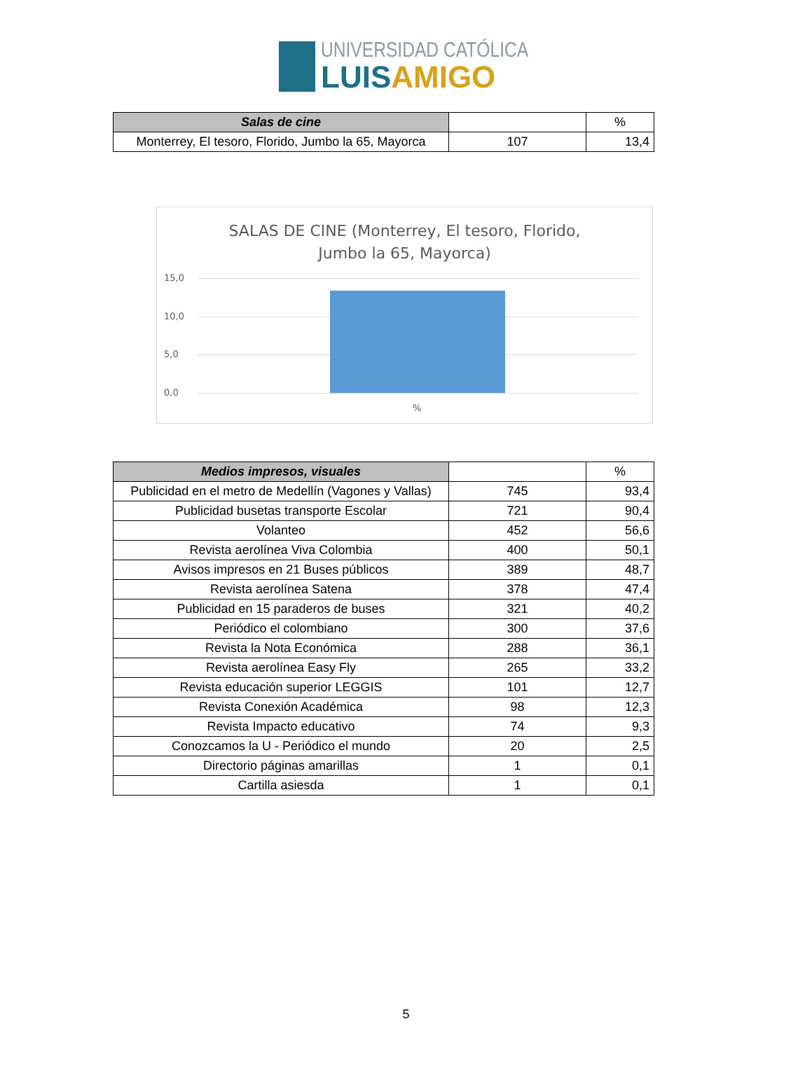UNIVERSIDAD CATÓLICA
LUIS AMIGO
| Salas de cine | | % |
| --- | --- | --- |
| Monterrey, El tesoro, Florido, Jumbo la 65, Mayorca | 107 | 13,4 |
SALAS DE CINE (Monterrey, El tesoro, Florido,
Jumbo la 65, Mayorca)
15,0
10,0
5,0
0,0
%
| Medios impresos, visuales | | % |
| --- | --- | --- |
| Publicidad en el metro de Medellín (Vagones y Vallas) | 745 | 93,4 |
| Publicidad busetas transporte Escolar | 721 | 90,4 |
| Volanteo | 452 | 56,6 |
| Revista aerolínea Viva Colombia | 400 | 50,1 |
| Avisos impresos en 21 Buses públicos | 389 | 48,7 |
| Revista aerolínea Satena | 378 | 47,4 |
| Publicidad en 15 paraderos de buses | 321 | 40,2 |
| Periódico el colombiano | 300 | 37,6 |
| Revista la Nota Económica | 288 | 36,1 |
| Revista aerolínea Easy Fly | 265 | 33,2 |
| Revista educación superior LEGGIS | 101 | 12,7 |
| Revista Conexión Académica | 98 | 12,3 |
| Revista Impacto educativo | 74 | 9,3 |
| Conozcamos la U - Periódico el mundo | 20 | 2,5 |
| Directorio páginas amarillas | 1 | 0,1 |
| Cartilla asiesda | 1 | 0,1 |
5